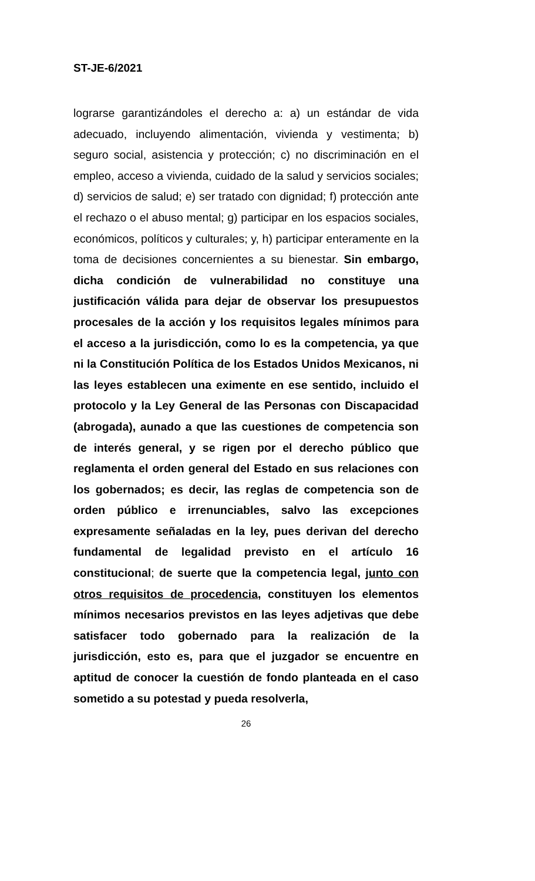ST-JE-6/2021
lograrse garantizándoles el derecho a: a) un estándar de vida adecuado, incluyendo alimentación, vivienda y vestimenta; b) seguro social, asistencia y protección; c) no discriminación en el empleo, acceso a vivienda, cuidado de la salud y servicios sociales; d) servicios de salud; e) ser tratado con dignidad; f) protección ante el rechazo o el abuso mental; g) participar en los espacios sociales, económicos, políticos y culturales; y, h) participar enteramente en la toma de decisiones concernientes a su bienestar. Sin embargo, dicha condición de vulnerabilidad no constituye una justificación válida para dejar de observar los presupuestos procesales de la acción y los requisitos legales mínimos para el acceso a la jurisdicción, como lo es la competencia, ya que ni la Constitución Política de los Estados Unidos Mexicanos, ni las leyes establecen una eximente en ese sentido, incluido el protocolo y la Ley General de las Personas con Discapacidad (abrogada), aunado a que las cuestiones de competencia son de interés general, y se rigen por el derecho público que reglamenta el orden general del Estado en sus relaciones con los gobernados; es decir, las reglas de competencia son de orden público e irrenunciables, salvo las excepciones expresamente señaladas en la ley, pues derivan del derecho fundamental de legalidad previsto en el artículo 16 constitucional; de suerte que la competencia legal, junto con otros requisitos de procedencia, constituyen los elementos mínimos necesarios previstos en las leyes adjetivas que debe satisfacer todo gobernado para la realización de la jurisdicción, esto es, para que el juzgador se encuentre en aptitud de conocer la cuestión de fondo planteada en el caso sometido a su potestad y pueda resolverla,
26